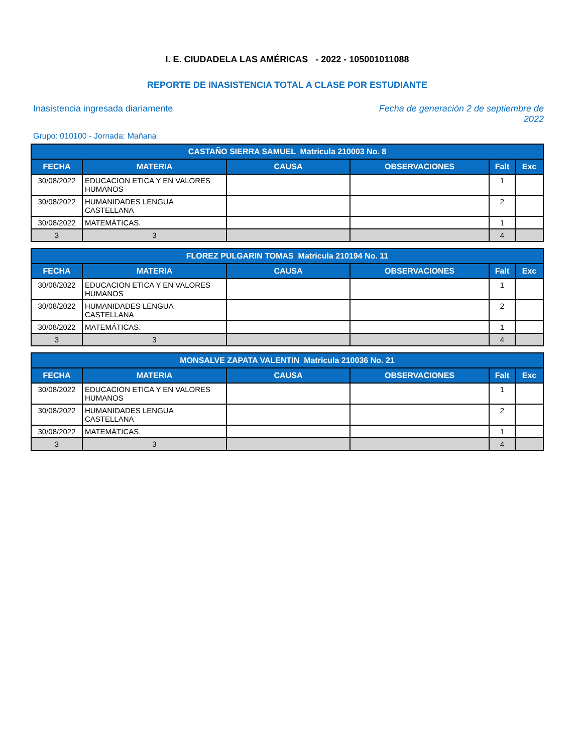I. E. CIUDADELA LAS AMÉRICAS - 2022 - 105001011088
REPORTE DE INASISTENCIA TOTAL A CLASE POR ESTUDIANTE
Inasistencia ingresada diariamente
Fecha de generación 2 de septiembre de 2022
Grupo: 010100 - Jornada: Mañana
| CASTAÑO SIERRA SAMUEL Matricula 210003 No. 8 | | | | | |
| --- | --- | --- | --- | --- | --- |
| FECHA | MATERIA | CAUSA | OBSERVACIONES | Falt | Exc |
| 30/08/2022 | EDUCACION ETICA Y EN VALORES HUMANOS | | | 1 | |
| 30/08/2022 | HUMANIDADES LENGUA CASTELLANA | | | 2 | |
| 30/08/2022 | MATEMÁTICAS. | | | 1 | |
| 3 | 3 | | | 4 | |
| FLOREZ PULGARIN TOMAS Matricula 210194 No. 11 | | | | | |
| --- | --- | --- | --- | --- | --- |
| FECHA | MATERIA | CAUSA | OBSERVACIONES | Falt | Exc |
| 30/08/2022 | EDUCACION ETICA Y EN VALORES HUMANOS | | | 1 | |
| 30/08/2022 | HUMANIDADES LENGUA CASTELLANA | | | 2 | |
| 30/08/2022 | MATEMÁTICAS. | | | 1 | |
| 3 | 3 | | | 4 | |
| MONSALVE ZAPATA VALENTIN Matricula 210036 No. 21 | | | | | |
| --- | --- | --- | --- | --- | --- |
| FECHA | MATERIA | CAUSA | OBSERVACIONES | Falt | Exc |
| 30/08/2022 | EDUCACION ETICA Y EN VALORES HUMANOS | | | 1 | |
| 30/08/2022 | HUMANIDADES LENGUA CASTELLANA | | | 2 | |
| 30/08/2022 | MATEMÁTICAS. | | | 1 | |
| 3 | 3 | | | 4 | |